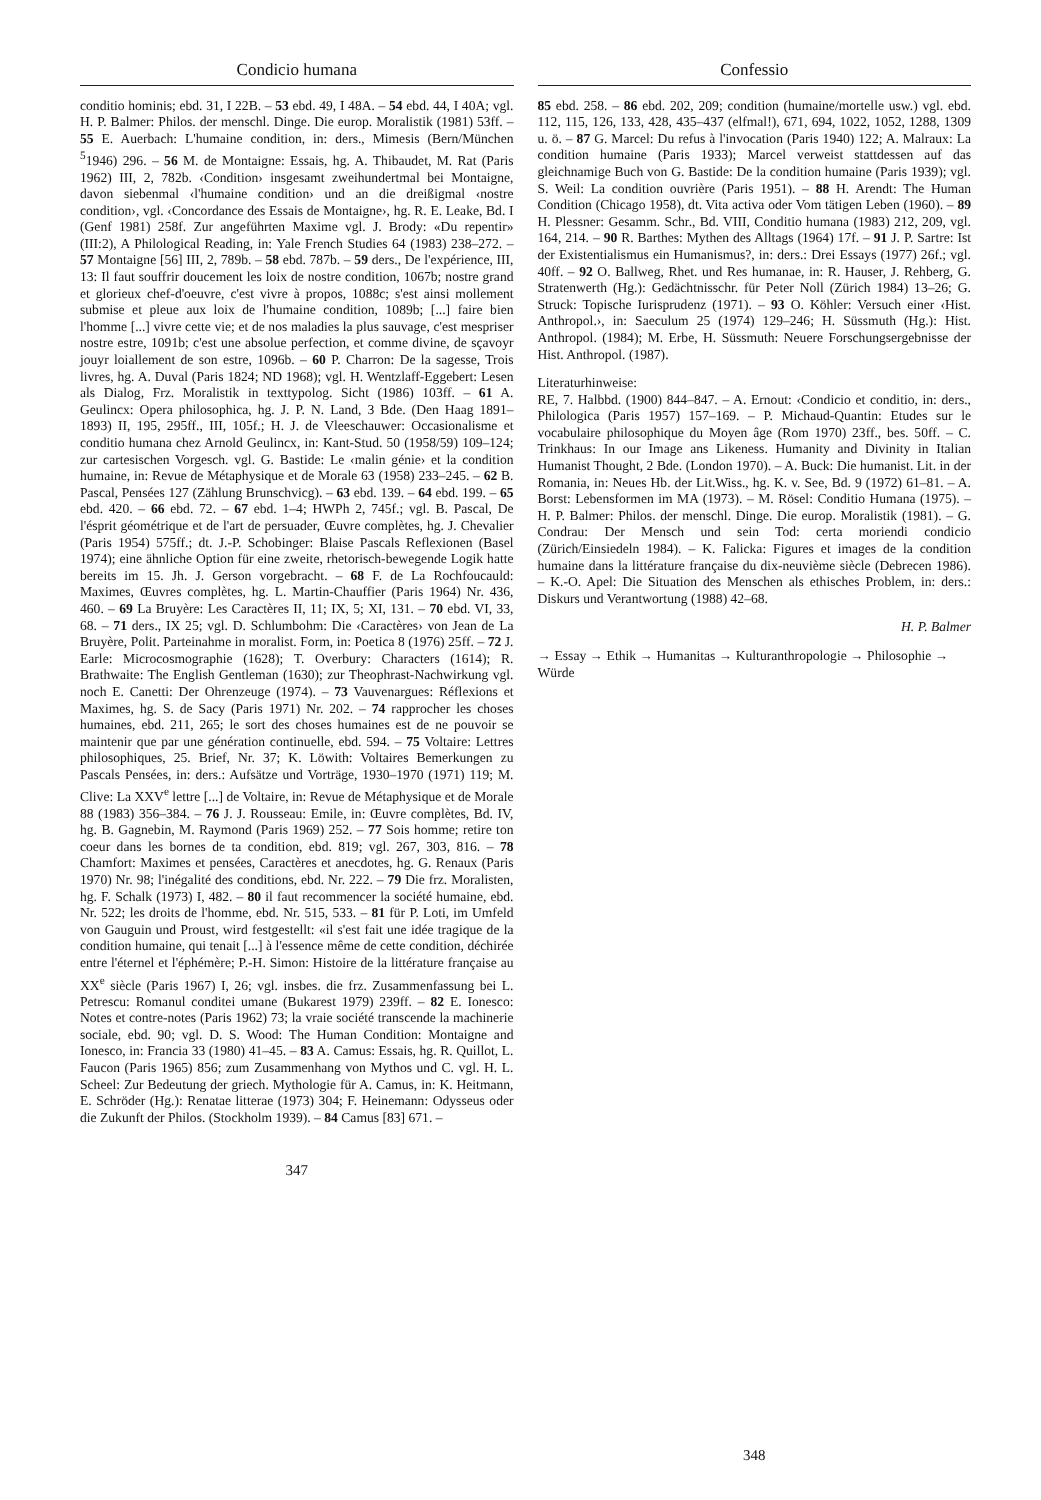Condicio humana
conditio hominis; ebd. 31, I 22B. – 53 ebd. 49, I 48A. – 54 ebd. 44, I 40A; vgl. H. P. Balmer: Philos. der menschl. Dinge. Die europ. Moralistik (1981) 53ff. – 55 E. Auerbach: L'humaine condition, in: ders., Mimesis (Bern/München <sup>5</sup>1946) 296. – 56 M. de Montaigne: Essais, hg. A. Thibaudet, M. Rat (Paris 1962) III, 2, 782b. ‹Condition› insgesamt zweihundertmal bei Montaigne, davon siebenmal ‹l'humaine condition› und an die dreißigmal ‹nostre condition›, vgl. ‹Concordance des Essais de Montaigne›, hg. R. E. Leake, Bd. I (Genf 1981) 258f. Zur angeführten Maxime vgl. J. Brody: «Du repentir» (III:2), A Philological Reading, in: Yale French Studies 64 (1983) 238–272. – 57 Montaigne [56] III, 2, 789b. – 58 ebd. 787b. – 59 ders., De l'expérience, III, 13: Il faut souffrir doucement les loix de nostre condition, 1067b; nostre grand et glorieux chef-d'oeuvre, c'est vivre à propos, 1088c; s'est ainsi mollement submise et pleue aux loix de l'humaine condition, 1089b; [...] faire bien l'homme [...] vivre cette vie; et de nos maladies la plus sauvage, c'est mespriser nostre estre, 1091b; c'est une absolue perfection, et comme divine, de sçavoyr jouyr loiallement de son estre, 1096b. – 60 P. Charron: De la sagesse, Trois livres, hg. A. Duval (Paris 1824; ND 1968); vgl. H. Wentzlaff-Eggebert: Lesen als Dialog, Frz. Moralistik in texttypolog. Sicht (1986) 103ff. – 61 A. Geulincx: Opera philosophica, hg. J. P. N. Land, 3 Bde. (Den Haag 1891–1893) II, 195, 295ff., III, 105f.; H. J. de Vleeschauwer: Occasionalisme et conditio humana chez Arnold Geulincx, in: Kant-Stud. 50 (1958/59) 109–124; zur cartesischen Vorgesch. vgl. G. Bastide: Le ‹malin génie› et la condition humaine, in: Revue de Métaphysique et de Morale 63 (1958) 233–245. – 62 B. Pascal, Pensées 127 (Zählung Brunschvicg). – 63 ebd. 139. – 64 ebd. 199. – 65 ebd. 420. – 66 ebd. 72. – 67 ebd. 1–4; HWPh 2, 745f.; vgl. B. Pascal, De l'ésprit géométrique et de l'art de persuader, Œuvre complètes, hg. J. Chevalier (Paris 1954) 575ff.; dt. J.-P. Schobinger: Blaise Pascals Reflexionen (Basel 1974); eine ähnliche Option für eine zweite, rhetorisch-bewegende Logik hatte bereits im 15. Jh. J. Gerson vorgebracht. – 68 F. de La Rochfoucauld: Maximes, Œuvres complètes, hg. L. Martin-Chauffier (Paris 1964) Nr. 436, 460. – 69 La Bruyère: Les Caractères II, 11; IX, 5; XI, 131. – 70 ebd. VI, 33, 68. – 71 ders., IX 25; vgl. D. Schlumbohm: Die ‹Caractères› von Jean de La Bruyère, Polit. Parteinahme in moralist. Form, in: Poetica 8 (1976) 25ff. – 72 J. Earle: Microcosmographie (1628); T. Overbury: Characters (1614); R. Brathwaite: The English Gentleman (1630); zur Theophrast-Nachwirkung vgl. noch E. Canetti: Der Ohrenzeuge (1974). – 73 Vauvenargues: Réflexions et Maximes, hg. S. de Sacy (Paris 1971) Nr. 202. – 74 rapprocher les choses humaines, ebd. 211, 265; le sort des choses humaines est de ne pouvoir se maintenir que par une génération continuelle, ebd. 594. – 75 Voltaire: Lettres philosophiques, 25. Brief, Nr. 37; K. Löwith: Voltaires Bemerkungen zu Pascals Pensées, in: ders.: Aufsätze und Vorträge, 1930–1970 (1971) 119; M. Clive: La XXV<sup>e</sup> lettre [...] de Voltaire, in: Revue de Métaphysique et de Morale 88 (1983) 356–384. – 76 J. J. Rousseau: Emile, in: Œuvre complètes, Bd. IV, hg. B. Gagnebin, M. Raymond (Paris 1969) 252. – 77 Sois homme; retire ton coeur dans les bornes de ta condition, ebd. 819; vgl. 267, 303, 816. – 78 Chamfort: Maximes et pensées, Caractères et anecdotes, hg. G. Renaux (Paris 1970) Nr. 98; l'inégalité des conditions, ebd. Nr. 222. – 79 Die frz. Moralisten, hg. F. Schalk (1973) I, 482. – 80 il faut recommencer la société humaine, ebd. Nr. 522; les droits de l'homme, ebd. Nr. 515, 533. – 81 für P. Loti, im Umfeld von Gauguin und Proust, wird festgestellt: «il s'est fait une idée tragique de la condition humaine, qui tenait [...] à l'essence même de cette condition, déchirée entre l'éternel et l'éphémère; P.-H. Simon: Histoire de la littérature française au XX<sup>e</sup> siècle (Paris 1967) I, 26; vgl. insbes. die frz. Zusammenfassung bei L. Petrescu: Romanul conditei umane (Bukarest 1979) 239ff. – 82 E. Ionesco: Notes et contre-notes (Paris 1962) 73; la vraie société transcende la machinerie sociale, ebd. 90; vgl. D. S. Wood: The Human Condition: Montaigne and Ionesco, in: Francia 33 (1980) 41–45. – 83 A. Camus: Essais, hg. R. Quillot, L. Faucon (Paris 1965) 856; zum Zusammenhang von Mythos und C. vgl. H. L. Scheel: Zur Bedeutung der griech. Mythologie für A. Camus, in: K. Heitmann, E. Schröder (Hg.): Renatae litterae (1973) 304; F. Heinemann: Odysseus oder die Zukunft der Philos. (Stockholm 1939). – 84 Camus [83] 671. –
347
Confessio
85 ebd. 258. – 86 ebd. 202, 209; condition (humaine/mortelle usw.) vgl. ebd. 112, 115, 126, 133, 428, 435–437 (elfmal!), 671, 694, 1022, 1052, 1288, 1309 u. ö. – 87 G. Marcel: Du refus à l'invocation (Paris 1940) 122; A. Malraux: La condition humaine (Paris 1933); Marcel verweist stattdessen auf das gleichnamige Buch von G. Bastide: De la condition humaine (Paris 1939); vgl. S. Weil: La condition ouvrière (Paris 1951). – 88 H. Arendt: The Human Condition (Chicago 1958), dt. Vita activa oder Vom tätigen Leben (1960). – 89 H. Plessner: Gesamm. Schr., Bd. VIII, Conditio humana (1983) 212, 209, vgl. 164, 214. – 90 R. Barthes: Mythen des Alltags (1964) 17f. – 91 J. P. Sartre: Ist der Existentialismus ein Humanismus?, in: ders.: Drei Essays (1977) 26f.; vgl. 40ff. – 92 O. Ballweg, Rhet. und Res humanae, in: R. Hauser, J. Rehberg, G. Stratenwerth (Hg.): Gedächtnisschr. für Peter Noll (Zürich 1984) 13–26; G. Struck: Topische Iurisprudenz (1971). – 93 O. Köhler: Versuch einer ‹Hist. Anthropol.›, in: Saeculum 25 (1974) 129–246; H. Süssmuth (Hg.): Hist. Anthropol. (1984); M. Erbe, H. Süssmuth: Neuere Forschungsergebnisse der Hist. Anthropol. (1987).
Literaturhinweise:
RE, 7. Halbbd. (1900) 844–847. – A. Ernout: ‹Condicio et conditio, in: ders., Philologica (Paris 1957) 157–169. – P. Michaud-Quantin: Etudes sur le vocabulaire philosophique du Moyen âge (Rom 1970) 23ff., bes. 50ff. – C. Trinkhaus: In our Image ans Likeness. Humanity and Divinity in Italian Humanist Thought, 2 Bde. (London 1970). – A. Buck: Die humanist. Lit. in der Romania, in: Neues Hb. der Lit.Wiss., hg. K. v. See, Bd. 9 (1972) 61–81. – A. Borst: Lebensformen im MA (1973). – M. Rösel: Conditio Humana (1975). – H. P. Balmer: Philos. der menschl. Dinge. Die europ. Moralistik (1981). – G. Condrau: Der Mensch und sein Tod: certa moriendi condicio (Zürich/Einsiedeln 1984). – K. Falicka: Figures et images de la condition humaine dans la littérature française du dix-neuvième siècle (Debrecen 1986). – K.-O. Apel: Die Situation des Menschen als ethisches Problem, in: ders.: Diskurs und Verantwortung (1988) 42–68.
H. P. Balmer
→ Essay → Ethik → Humanitas → Kulturanthropologie → Philosophie → Würde
348